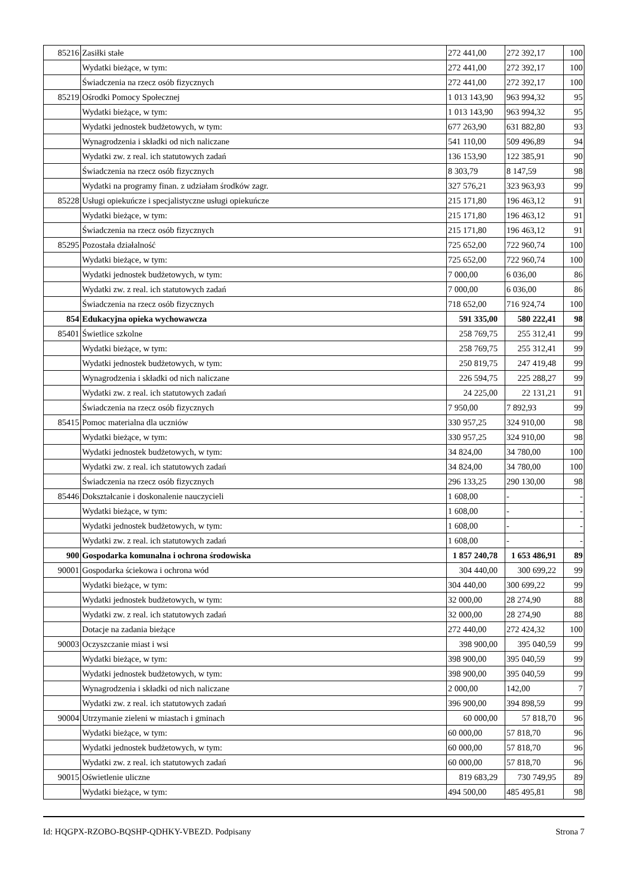| 85216 | Zasiłki stałe | 272 441,00 | 272 392,17 | 100 |
| | Wydatki bieżące, w tym: | 272 441,00 | 272 392,17 | 100 |
| | Świadczenia na rzecz osób fizycznych | 272 441,00 | 272 392,17 | 100 |
| 85219 | Ośrodki Pomocy Społecznej | 1 013 143,90 | 963 994,32 | 95 |
| | Wydatki bieżące, w tym: | 1 013 143,90 | 963 994,32 | 95 |
| | Wydatki jednostek budżetowych, w tym: | 677 263,90 | 631 882,80 | 93 |
| | Wynagrodzenia i składki od nich naliczane | 541 110,00 | 509 496,89 | 94 |
| | Wydatki zw. z real. ich statutowych zadań | 136 153,90 | 122 385,91 | 90 |
| | Świadczenia na rzecz osób fizycznych | 8 303,79 | 8 147,59 | 98 |
| | Wydatki na programy finan. z udziałam środków zagr. | 327 576,21 | 323 963,93 | 99 |
| 85228 | Usługi opiekuńcze i specjalistyczne usługi opiekuńcze | 215 171,80 | 196 463,12 | 91 |
| | Wydatki bieżące, w tym: | 215 171,80 | 196 463,12 | 91 |
| | Świadczenia na rzecz osób fizycznych | 215 171,80 | 196 463,12 | 91 |
| 85295 | Pozostała działalność | 725 652,00 | 722 960,74 | 100 |
| | Wydatki bieżące, w tym: | 725 652,00 | 722 960,74 | 100 |
| | Wydatki jednostek budżetowych, w tym: | 7 000,00 | 6 036,00 | 86 |
| | Wydatki zw. z real. ich statutowych zadań | 7 000,00 | 6 036,00 | 86 |
| | Świadczenia na rzecz osób fizycznych | 718 652,00 | 716 924,74 | 100 |
| 854 | Edukacyjna opieka wychowawcza | 591 335,00 | 580 222,41 | 98 |
| 85401 | Świetlice szkolne | 258 769,75 | 255 312,41 | 99 |
| | Wydatki bieżące, w tym: | 258 769,75 | 255 312,41 | 99 |
| | Wydatki jednostek budżetowych, w tym: | 250 819,75 | 247 419,48 | 99 |
| | Wynagrodzenia i składki od nich naliczane | 226 594,75 | 225 288,27 | 99 |
| | Wydatki zw. z real. ich statutowych zadań | 24 225,00 | 22 131,21 | 91 |
| | Świadczenia na rzecz osób fizycznych | 7 950,00 | 7 892,93 | 99 |
| 85415 | Pomoc materialna dla uczniów | 330 957,25 | 324 910,00 | 98 |
| | Wydatki bieżące, w tym: | 330 957,25 | 324 910,00 | 98 |
| | Wydatki jednostek budżetowych, w tym: | 34 824,00 | 34 780,00 | 100 |
| | Wydatki zw. z real. ich statutowych zadań | 34 824,00 | 34 780,00 | 100 |
| | Świadczenia na rzecz osób fizycznych | 296 133,25 | 290 130,00 | 98 |
| 85446 | Dokształcanie i doskonalenie nauczycieli | 1 608,00 | - | - |
| | Wydatki bieżące, w tym: | 1 608,00 | - | - |
| | Wydatki jednostek budżetowych, w tym: | 1 608,00 | - | - |
| | Wydatki zw. z real. ich statutowych zadań | 1 608,00 | - | - |
| 900 | Gospodarka komunalna i ochrona środowiska | 1 857 240,78 | 1 653 486,91 | 89 |
| 90001 | Gospodarka ściekowa i ochrona wód | 304 440,00 | 300 699,22 | 99 |
| | Wydatki bieżące, w tym: | 304 440,00 | 300 699,22 | 99 |
| | Wydatki jednostek budżetowych, w tym: | 32 000,00 | 28 274,90 | 88 |
| | Wydatki zw. z real. ich statutowych zadań | 32 000,00 | 28 274,90 | 88 |
| | Dotacje na zadania bieżące | 272 440,00 | 272 424,32 | 100 |
| 90003 | Oczyszczanie miast i wsi | 398 900,00 | 395 040,59 | 99 |
| | Wydatki bieżące, w tym: | 398 900,00 | 395 040,59 | 99 |
| | Wydatki jednostek budżetowych, w tym: | 398 900,00 | 395 040,59 | 99 |
| | Wynagrodzenia i składki od nich naliczane | 2 000,00 | 142,00 | 7 |
| | Wydatki zw. z real. ich statutowych zadań | 396 900,00 | 394 898,59 | 99 |
| 90004 | Utrzymanie zieleni w miastach i gminach | 60 000,00 | 57 818,70 | 96 |
| | Wydatki bieżące, w tym: | 60 000,00 | 57 818,70 | 96 |
| | Wydatki jednostek budżetowych, w tym: | 60 000,00 | 57 818,70 | 96 |
| | Wydatki zw. z real. ich statutowych zadań | 60 000,00 | 57 818,70 | 96 |
| 90015 | Oświetlenie uliczne | 819 683,29 | 730 749,95 | 89 |
| | Wydatki bieżące, w tym: | 494 500,00 | 485 495,81 | 98 |
Id: HQGPX-RZOBO-BQSHP-QDHKY-VBEZD. Podpisany Strona 7